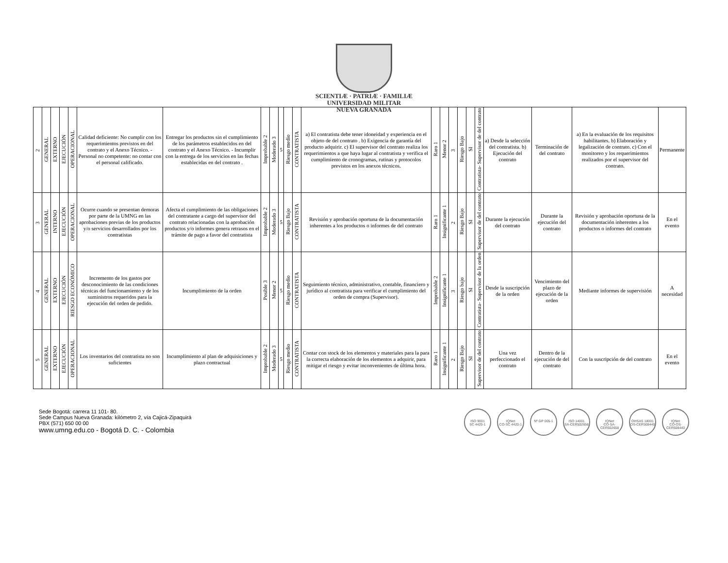SCIENTIÆ · PATRIÆ · FAMILIÆ
UNIVERSIDAD MILITAR
NUEVA GRANADA
| 2 | GENERAL | EXTERNO | EJECUCIÓN | OPERACIONAL | Calidad deficiente: No cumplir con los requerimientos previstos en del contrato y el Anexo Técnico. - Personal no competente: no contar con el personal calificado. | Entregar los productos sin el cumplimiento de los parámetros establecidos en del contrato y el Anexo Técnico. - Incumplir con la entrega de los servicios en las fechas establecidas en del contrato . | Improbable 2 | Moderado 3 | 5 | Riesgo medio | CONTRATISTA | a) El contratista debe tener idoneidad y experiencia en el objeto de del contrato . b) Exigencia de garantía del producto adquirir. c) El supervisor del contrato realiza los requerimientos a que haya lugar al contratista y verifica el cumplimiento de cronogramas, rutinas y protocolos previstos en los anexos técnicos. | Raro 1 | Menor 2 | 3 | Riesgo Bajo | SI | Contratista- Supervisor de del contrato | a) Desde la selección del contratista. b) Ejecución del contrato | Terminación de del contrato | a) En la evaluación de los requisitos habilitantes. b) Elaboración y legalización de contrato. c) Con el monitoreo y los requerimientos realizados por el supervisor del contrato. | Permanente |
| 3 | GENERAL | INTERNO | EJECUCIÓN | OPERACIONAL | Ocurre cuando se presentan demoras por parte de la UMNG en las aprobaciones previas de los productos y/o servicios desarrollados por los contratistas | Afecta el cumplimiento de las obligaciones del contratante a cargo del supervisor del contrato relacionadas con la aprobación productos y/o informes genera retrasos en el trámite de pago a favor del contratista | Improbable 2 | Moderado 3 | 5 | Riesgo Bajo | CONTRATISTA | Revisión y aprobación oportuna de la documentación inherentes a los productos o informes de del contrato | Raro 1 | Insignificante 1 | 2 | Riesgo Bajo | SI | Supervisor de del contrato | Durante la ejecución del contrato | Durante la ejecución del contrato | Revisión y aprobación oportuna de la documentación inherentes a los productos o informes del contrato | En el evento |
| 4 | GENERAL | EXTERNO | EJECUCIÓN | RIESGO ECONÓMICO | Incremento de los gastos por desconocimiento de las condiciones técnicas del funcionamiento y de los suministros requeridos para la ejecución del orden de pedido. | Incumplimiento de la orden | Posible 3 | Menor 2 | 5 | Riesgo medio | CONTRATISTA | Seguimiento técnico, administrativo, contable, financiero y jurídico al contratista para verificar el cumplimiento del orden de compra (Supervisor). | Improbable 2 | Insignificante 1 | 3 | Riesgo bajo | SI | Contratista- Supervisor de la orden | Desde la suscripción de la orden | Vencimiento del plazo de ejecución de la orden | Mediante informes de supervisión | A necesidad |
| 5 | GENERAL | EXTERNO | EJECUCIÓN | OPERACIONAL | Los inventarios del contratista no son suficientes | Incumplimiento al plan de adquisiciones y plazo contractual | Improbable 2 | Moderado 3 | 5 | Riesgo medio | CONTRATISTA | Contar con stock de los elementos y materiales para la para la correcta elaboración de los elementos a adquirir, para mitigar el riesgo y evitar inconvenientes de última hora. | Raro 1 | Insignificante 1 | 2 | Riesgo Bajo | SI | Supervisor de del contrato | Una vez perfeccionado el contrato | Dentro de la ejecución de del contrato | Con la suscripción de del contrato | En el evento |
Sede Bogotá: carrera 11 101- 80.
Sede Campus Nueva Granada: kilómetro 2, vía Cajicá-Zipaquirá
PBX (571) 650 00 00
www.umng.edu.co - Bogotá D. C. - Colombia
ISO 9001
SC 4420-1
IQNet
CO-SC 4420-1
Nº GP 005-1 ISO 14001
SA-CER502658
IQNet
CO-SA-CER502658
OHSAS 18001
OS-CER508440
IQNet
CO-OS-CER508440